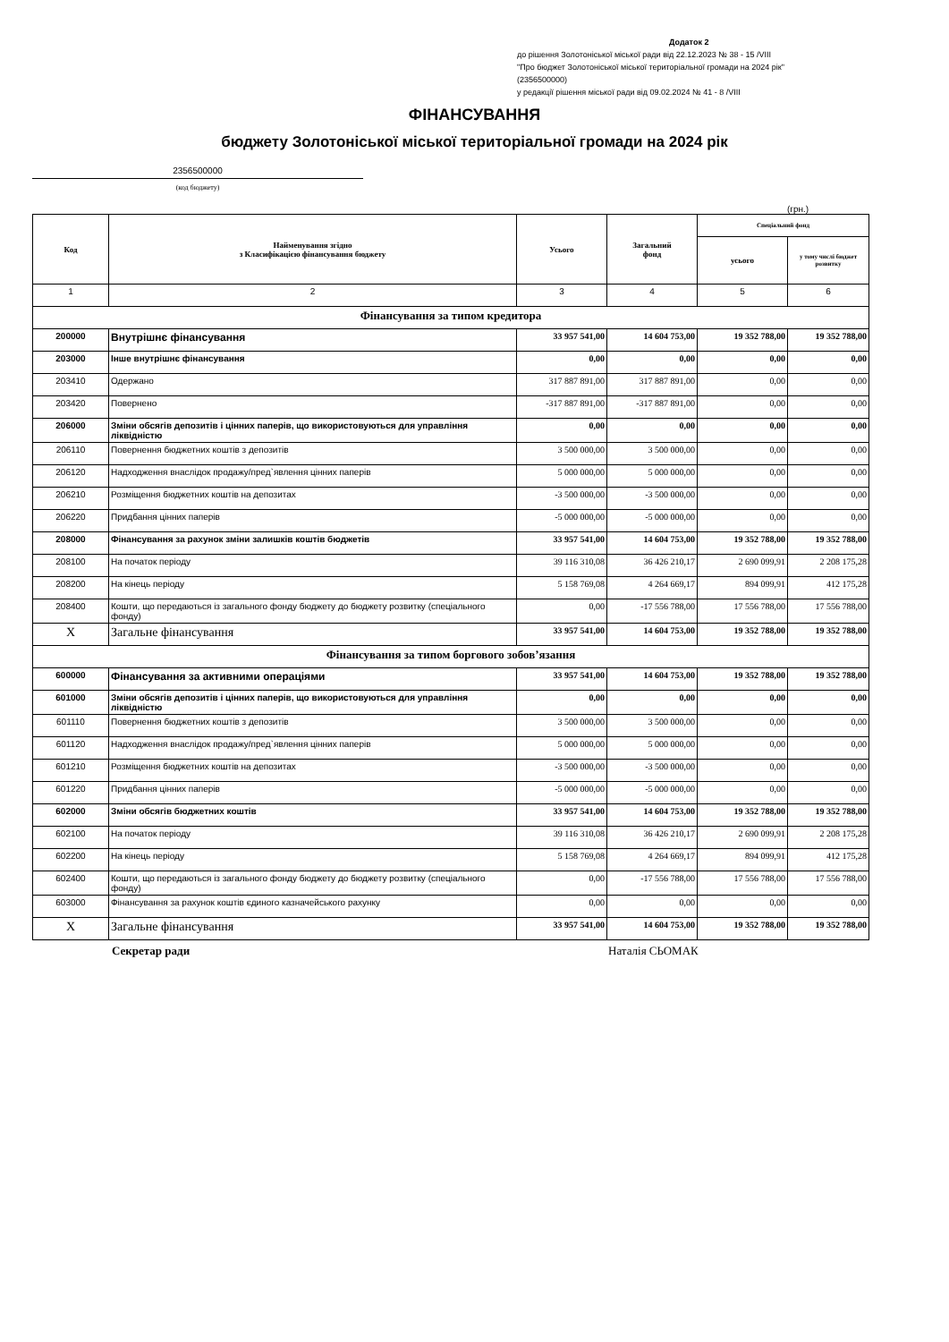Додаток 2
до рішення Золотоніської міської ради від 22.12.2023 № 38 - 15 /VІІІ
"Про бюджет Золотоніської міської територіальної громади на 2024 рік"
(2356500000)
у редакції рішення міської ради від 09.02.2024 № 41 - 8 /VІІІ
ФІНАНСУВАННЯ
бюджету Золотоніської міської територіальної громади на 2024 рік
2356500000
(код бюджету)
(грн.)
| Код | Найменування згідно з Класифікацією фінансування бюджету | Усього | Загальний фонд | Спеціальний фонд | |
| --- | --- | --- | --- | --- | --- |
| | | | | усього | у тому числі бюджет розвитку |
| 1 | 2 | 3 | 4 | 5 | 6 |
| Фінансування за типом кредитора | | | | | |
| 200000 | Внутрішнє фінансування | 33 957 541,00 | 14 604 753,00 | 19 352 788,00 | 19 352 788,00 |
| 203000 | Інше внутрішнє фінансування | 0,00 | 0,00 | 0,00 | 0,00 |
| 203410 | Одержано | 317 887 891,00 | 317 887 891,00 | 0,00 | 0,00 |
| 203420 | Повернено | -317 887 891,00 | -317 887 891,00 | 0,00 | 0,00 |
| 206000 | Зміни обсягів депозитів і цінних паперів, що використовуються для управління ліквідністю | 0,00 | 0,00 | 0,00 | 0,00 |
| 206110 | Повернення бюджетних коштів з депозитів | 3 500 000,00 | 3 500 000,00 | 0,00 | 0,00 |
| 206120 | Надходження внаслідок продажу/пред`явлення цінних паперів | 5 000 000,00 | 5 000 000,00 | 0,00 | 0,00 |
| 206210 | Розміщення бюджетних коштів на депозитах | -3 500 000,00 | -3 500 000,00 | 0,00 | 0,00 |
| 206220 | Придбання цінних паперів | -5 000 000,00 | -5 000 000,00 | 0,00 | 0,00 |
| 208000 | Фінансування за рахунок зміни залишків коштів бюджетів | 33 957 541,00 | 14 604 753,00 | 19 352 788,00 | 19 352 788,00 |
| 208100 | На початок періоду | 39 116 310,08 | 36 426 210,17 | 2 690 099,91 | 2 208 175,28 |
| 208200 | На кінець періоду | 5 158 769,08 | 4 264 669,17 | 894 099,91 | 412 175,28 |
| 208400 | Кошти, що передаються із загального фонду бюджету до бюджету розвитку (спеціального фонду) | 0,00 | -17 556 788,00 | 17 556 788,00 | 17 556 788,00 |
| X | Загальне фінансування | 33 957 541,00 | 14 604 753,00 | 19 352 788,00 | 19 352 788,00 |
| Фінансування за типом боргового зобов’язання | | | | | |
| 600000 | Фінансування за активними операціями | 33 957 541,00 | 14 604 753,00 | 19 352 788,00 | 19 352 788,00 |
| 601000 | Зміни обсягів депозитів і цінних паперів, що використовуються для управління ліквідністю | 0,00 | 0,00 | 0,00 | 0,00 |
| 601110 | Повернення бюджетних коштів з депозитів | 3 500 000,00 | 3 500 000,00 | 0,00 | 0,00 |
| 601120 | Надходження внаслідок продажу/пред`явлення цінних паперів | 5 000 000,00 | 5 000 000,00 | 0,00 | 0,00 |
| 601210 | Розміщення бюджетних коштів на депозитах | -3 500 000,00 | -3 500 000,00 | 0,00 | 0,00 |
| 601220 | Придбання цінних паперів | -5 000 000,00 | -5 000 000,00 | 0,00 | 0,00 |
| 602000 | Зміни обсягів бюджетних коштів | 33 957 541,00 | 14 604 753,00 | 19 352 788,00 | 19 352 788,00 |
| 602100 | На початок періоду | 39 116 310,08 | 36 426 210,17 | 2 690 099,91 | 2 208 175,28 |
| 602200 | На кінець періоду | 5 158 769,08 | 4 264 669,17 | 894 099,91 | 412 175,28 |
| 602400 | Кошти, що передаються із загального фонду бюджету до бюджету розвитку (спеціального фонду) | 0,00 | -17 556 788,00 | 17 556 788,00 | 17 556 788,00 |
| 603000 | Фінансування за рахунок коштів єдиного казначейського рахунку | 0,00 | 0,00 | 0,00 | 0,00 |
| X | Загальне фінансування | 33 957 541,00 | 14 604 753,00 | 19 352 788,00 | 19 352 788,00 |
Секретар ради Наталія СЬОМАК